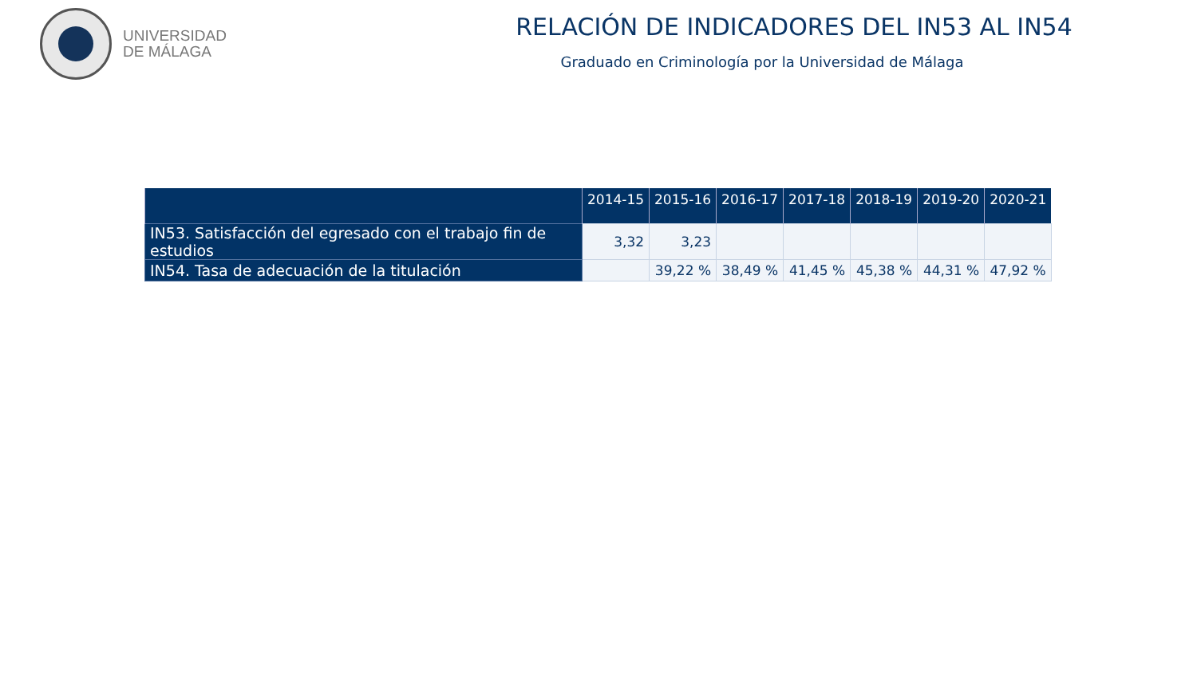UNIVERSIDAD
DE MÁLAGA
RELACIÓN DE INDICADORES DEL IN53 AL IN54
Graduado en Criminología por la Universidad de Málaga
| | 2014-15 | 2015-16 | 2016-17 | 2017-18 | 2018-19 | 2019-20 | 2020-21 |
| --- | --- | --- | --- | --- | --- | --- | --- |
| IN53. Satisfacción del egresado con el trabajo fin de estudios | 3,32 | 3,23 | | | | | |
| IN54. Tasa de adecuación de la titulación | | 39,22 % | 38,49 % | 41,45 % | 45,38 % | 44,31 % | 47,92 % |